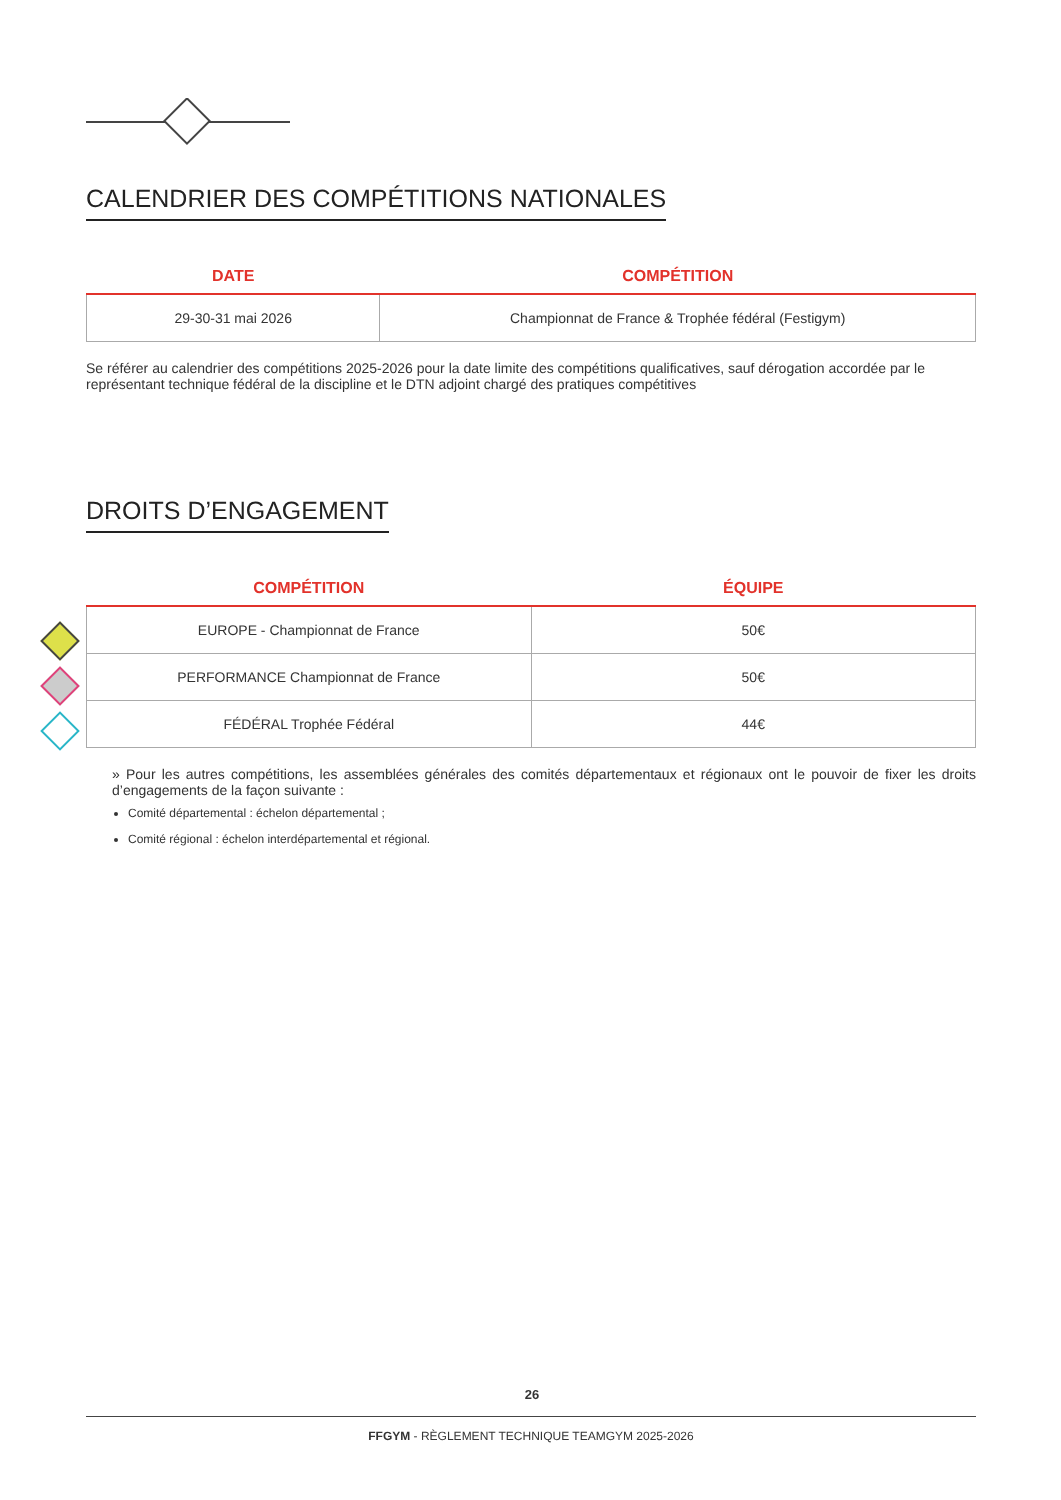CALENDRIER DES COMPÉTITIONS NATIONALES
| DATE | COMPÉTITION |
| --- | --- |
| 29-30-31 mai 2026 | Championnat de France & Trophée fédéral (Festigym) |
Se référer au calendrier des compétitions 2025-2026 pour la date limite des compétitions qualificatives, sauf dérogation accordée par le représentant technique fédéral de la discipline et le DTN adjoint chargé des pratiques compétitives
DROITS D’ENGAGEMENT
| COMPÉTITION | ÉQUIPE |
| --- | --- |
| EUROPE - Championnat de France | 50€ |
| PERFORMANCE Championnat de France | 50€ |
| FÉDÉRAL Trophée Fédéral | 44€ |
» Pour les autres compétitions, les assemblées générales des comités départementaux et régionaux ont le pouvoir de fixer les droits d’engagements de la façon suivante :
Comité départemental : échelon départemental ;
Comité régional : échelon interdépartemental et régional.
26
FFGYM - RÈGLEMENT TECHNIQUE TEAMGYM 2025-2026